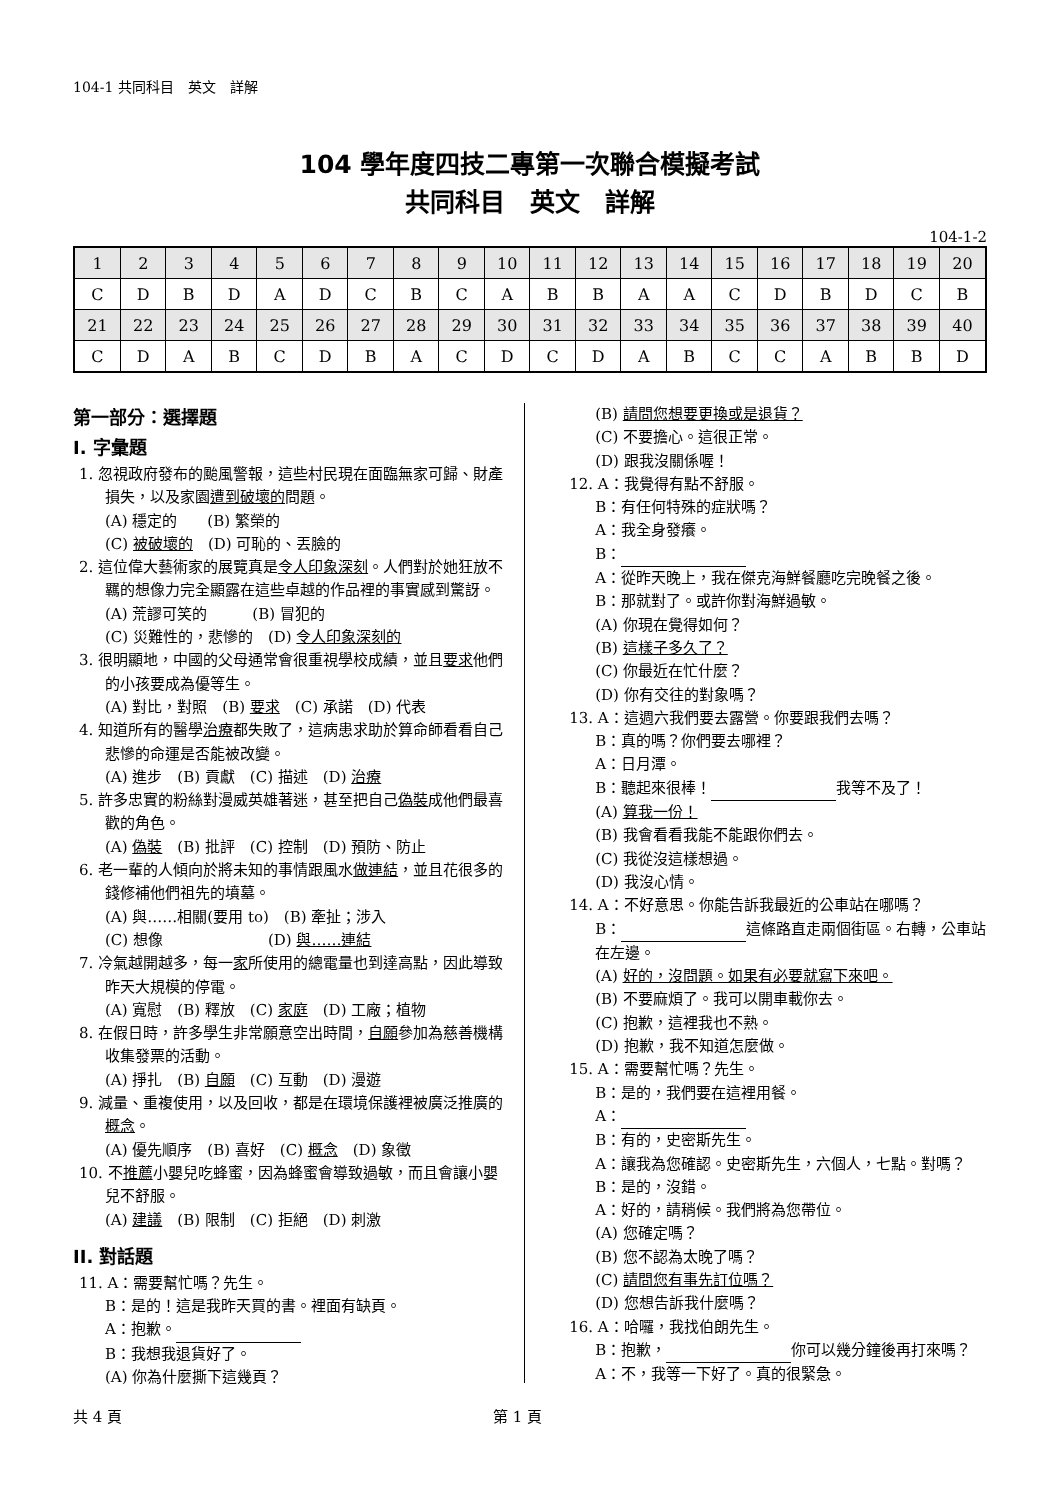104-1 共同科目　英文　詳解
104 學年度四技二專第一次聯合模擬考試
共同科目　英文　詳解
104-1-2
| 1 | 2 | 3 | 4 | 5 | 6 | 7 | 8 | 9 | 10 | 11 | 12 | 13 | 14 | 15 | 16 | 17 | 18 | 19 | 20 |
| C | D | B | D | A | D | C | B | C | A | B | B | A | A | C | D | B | D | C | B |
| 21 | 22 | 23 | 24 | 25 | 26 | 27 | 28 | 29 | 30 | 31 | 32 | 33 | 34 | 35 | 36 | 37 | 38 | 39 | 40 |
| C | D | A | B | C | D | B | A | C | D | C | D | A | B | C | C | A | B | B | D |
第一部分：選擇題
Ⅰ. 字彙題
1. 忽視政府發布的颱風警報，這些村民現在面臨無家可歸、財產損失，以及家園遭到破壞的問題。
(A) 穩定的　　(B) 繁榮的
(C) 被破壞的　(D) 可恥的、丟臉的
2. 這位偉大藝術家的展覽真是令人印象深刻。人們對於她狂放不羈的想像力完全顯露在這些卓越的作品裡的事實感到驚訝。
(A) 荒謬可笑的　　　(B) 冒犯的
(C) 災難性的，悲慘的　(D) 令人印象深刻的
3. 很明顯地，中國的父母通常會很重視學校成績，並且要求他們的小孩要成為優等生。
(A) 對比，對照　(B) 要求　(C) 承諾　(D) 代表
4. 知道所有的醫學治療都失敗了，這病患求助於算命師看看自己悲慘的命運是否能被改變。
(A) 進步　(B) 貢獻　(C) 描述　(D) 治療
5. 許多忠實的粉絲對漫威英雄著迷，甚至把自己偽裝成他們最喜歡的角色。
(A) 偽裝　(B) 批評　(C) 控制　(D) 預防、防止
6. 老一輩的人傾向於將未知的事情跟風水做連結，並且花很多的錢修補他們祖先的墳墓。
(A) 與……相關(要用 to)　(B) 牽扯；涉入
(C) 想像　　　　　　　(D) 與……連結
7. 冷氣越開越多，每一家所使用的總電量也到達高點，因此導致昨天大規模的停電。
(A) 寬慰　(B) 釋放　(C) 家庭　(D) 工廠；植物
8. 在假日時，許多學生非常願意空出時間，自願參加為慈善機構收集發票的活動。
(A) 掙扎　(B) 自願　(C) 互動　(D) 漫遊
9. 減量、重複使用，以及回收，都是在環境保護裡被廣泛推廣的概念。
(A) 優先順序　(B) 喜好　(C) 概念　(D) 象徵
10. 不推薦小嬰兒吃蜂蜜，因為蜂蜜會導致過敏，而且會讓小嬰兒不舒服。
(A) 建議　(B) 限制　(C) 拒絕　(D) 刺激
II. 對話題
11. A：需要幫忙嗎？先生。
B：是的！這是我昨天買的書。裡面有缺頁。
A：抱歉。
B：我想我退貨好了。
(A) 你為什麼撕下這幾頁？
(B) 請問您想要更換或是退貨？
(C) 不要擔心。這很正常。
(D) 跟我沒關係喔！
12. A：我覺得有點不舒服。
B：有任何特殊的症狀嗎？
A：我全身發癢。
B：
A：從昨天晚上，我在傑克海鮮餐廳吃完晚餐之後。
B：那就對了。或許你對海鮮過敏。
(A) 你現在覺得如何？
(B) 這樣子多久了？
(C) 你最近在忙什麼？
(D) 你有交往的對象嗎？
13. A：這週六我們要去露營。你要跟我們去嗎？
B：真的嗎？你們要去哪裡？
A：日月潭。
B：聽起來很棒！ 我等不及了！
(A) 算我一份！
(B) 我會看看我能不能跟你們去。
(C) 我從沒這樣想過。
(D) 我沒心情。
14. A：不好意思。你能告訴我最近的公車站在哪嗎？
B： 這條路直走兩個街區。右轉，公車站在左邊。
(A) 好的，沒問題。如果有必要就寫下來吧。
(B) 不要麻煩了。我可以開車載你去。
(C) 抱歉，這裡我也不熟。
(D) 抱歉，我不知道怎麼做。
15. A：需要幫忙嗎？先生。
B：是的，我們要在這裡用餐。
A：
B：有的，史密斯先生。
A：讓我為您確認。史密斯先生，六個人，七點。對嗎？
B：是的，沒錯。
A：好的，請稍候。我們將為您帶位。
(A) 您確定嗎？
(B) 您不認為太晚了嗎？
(C) 請問您有事先訂位嗎？
(D) 您想告訴我什麼嗎？
16. A：哈囉，我找伯朗先生。
B：抱歉， 你可以幾分鐘後再打來嗎？
A：不，我等一下好了。真的很緊急。
共 4 頁 第 1 頁